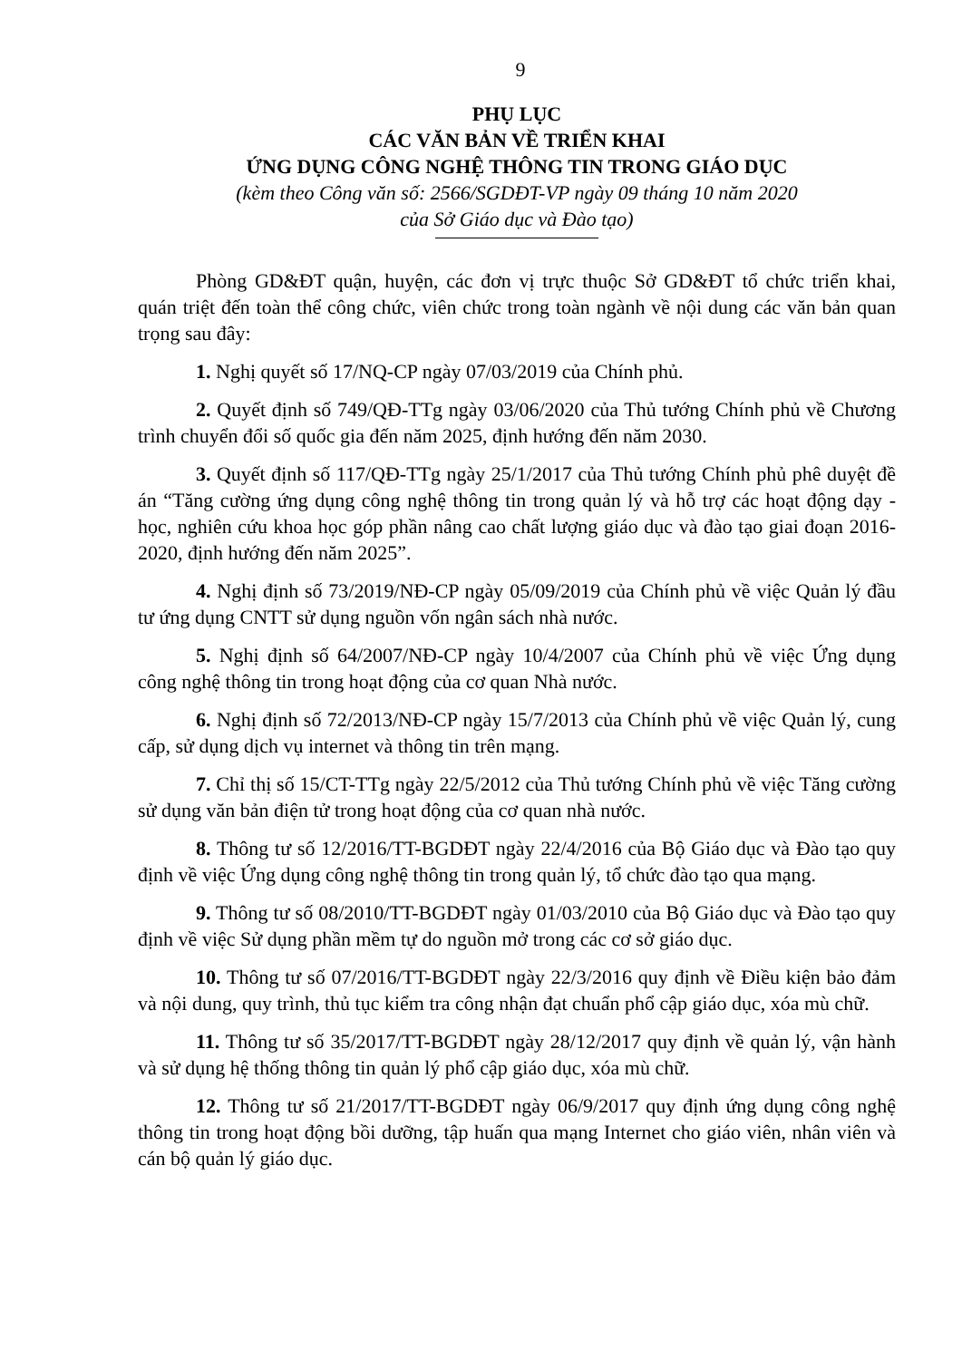9
PHỤ LỤC
CÁC VĂN BẢN VỀ TRIỂN KHAI
ỨNG DỤNG CÔNG NGHỆ THÔNG TIN TRONG GIÁO DỤC
(kèm theo Công văn số: 2566/SGDĐT-VP ngày 09 tháng 10 năm 2020
của Sở Giáo dục và Đào tạo)
Phòng GD&ĐT quận, huyện, các đơn vị trực thuộc Sở GD&ĐT tổ chức triển khai, quán triệt đến toàn thể công chức, viên chức trong toàn ngành về nội dung các văn bản quan trọng sau đây:
1. Nghị quyết số 17/NQ-CP ngày 07/03/2019 của Chính phủ.
2. Quyết định số 749/QĐ-TTg ngày 03/06/2020 của Thủ tướng Chính phủ về Chương trình chuyển đổi số quốc gia đến năm 2025, định hướng đến năm 2030.
3. Quyết định số 117/QĐ-TTg ngày 25/1/2017 của Thủ tướng Chính phủ phê duyệt đề án “Tăng cường ứng dụng công nghệ thông tin trong quản lý và hỗ trợ các hoạt động dạy - học, nghiên cứu khoa học góp phần nâng cao chất lượng giáo dục và đào tạo giai đoạn 2016-2020, định hướng đến năm 2025”.
4. Nghị định số 73/2019/NĐ-CP ngày 05/09/2019 của Chính phủ về việc Quản lý đầu tư ứng dụng CNTT sử dụng nguồn vốn ngân sách nhà nước.
5. Nghị định số 64/2007/NĐ-CP ngày 10/4/2007 của Chính phủ về việc Ứng dụng công nghệ thông tin trong hoạt động của cơ quan Nhà nước.
6. Nghị định số 72/2013/NĐ-CP ngày 15/7/2013 của Chính phủ về việc Quản lý, cung cấp, sử dụng dịch vụ internet và thông tin trên mạng.
7. Chỉ thị số 15/CT-TTg ngày 22/5/2012 của Thủ tướng Chính phủ về việc Tăng cường sử dụng văn bản điện tử trong hoạt động của cơ quan nhà nước.
8. Thông tư số 12/2016/TT-BGDĐT ngày 22/4/2016 của Bộ Giáo dục và Đào tạo quy định về việc Ứng dụng công nghệ thông tin trong quản lý, tổ chức đào tạo qua mạng.
9. Thông tư số 08/2010/TT-BGDĐT ngày 01/03/2010 của Bộ Giáo dục và Đào tạo quy định về việc Sử dụng phần mềm tự do nguồn mở trong các cơ sở giáo dục.
10. Thông tư số 07/2016/TT-BGDĐT ngày 22/3/2016 quy định về Điều kiện bảo đảm và nội dung, quy trình, thủ tục kiểm tra công nhận đạt chuẩn phổ cập giáo dục, xóa mù chữ.
11. Thông tư số 35/2017/TT-BGDĐT ngày 28/12/2017 quy định về quản lý, vận hành và sử dụng hệ thống thông tin quản lý phổ cập giáo dục, xóa mù chữ.
12. Thông tư số 21/2017/TT-BGDĐT ngày 06/9/2017 quy định ứng dụng công nghệ thông tin trong hoạt động bồi dưỡng, tập huấn qua mạng Internet cho giáo viên, nhân viên và cán bộ quản lý giáo dục.